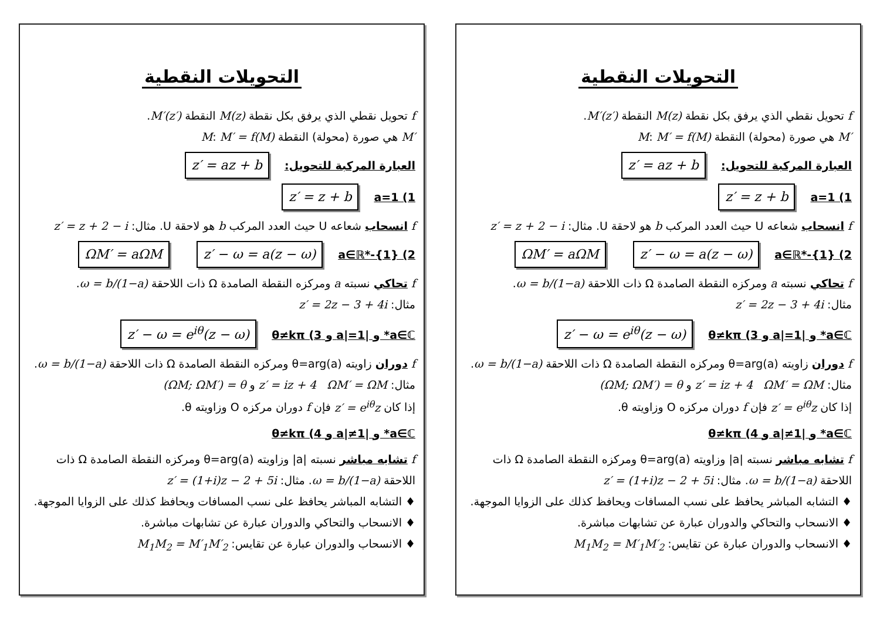التحويلات النقطية
f تحويل نقطي الذي يرفق بكل نقطة M(z) النقطة M′(z′).
M′ هي صورة (محولة) النقطة M: M′ = f(M)
العبارة المركبة للتحويل: z′ = az + b
a=1 (1 z′ = z + b
f انسحاب شعاعه U حيث العدد المركب b هو لاحقة U. مثال: z′ = z + 2 − i
a∈ℝ*-{1} (2 z′ − ω = a(z − ω) ΩM′ = aΩM
f تحاكي نسبته a ومركزه النقطة الصامدة Ω ذات اللاحقة ω = b/(1−a).
مثال: z′ = 2z − 3 + 4i
a∈ℂ* و |a|=1 و θ≠kπ (3 z′ − ω = e<sup>iθ</sup>(z − ω)
f دوران زاويته θ=arg(a) ومركزه النقطة الصامدة Ω ذات اللاحقة ω = b/(1−a).
مثال: z′ = iz + 4 ΩM′ = ΩM و (ΩM; ΩM′) = θ
إذا كان z′ = e<sup>iθ</sup>z فإن f دوران مركزه O وزاويته θ.
a∈ℂ* و |a|≠1 و θ≠kπ (4
f تشابه مباشر نسبته |a| وزاويته θ=arg(a) ومركزه النقطة الصامدة Ω ذات اللاحقة ω = b/(1−a). مثال: z′ = (1+i)z − 2 + 5i
♦ التشابه المباشر يحافظ على نسب المسافات ويحافظ كذلك على الزوايا الموجهة.
♦ الانسحاب والتحاكي والدوران عبارة عن تشابهات مباشرة.
♦ الانسحاب والدوران عبارة عن تقايس: M<sub>1</sub>M<sub>2</sub> = M′<sub>1</sub>M′<sub>2</sub>
التحويلات النقطية
f تحويل نقطي الذي يرفق بكل نقطة M(z) النقطة M′(z′).
M′ هي صورة (محولة) النقطة M: M′ = f(M)
العبارة المركبة للتحويل: z′ = az + b
a=1 (1 z′ = z + b
f انسحاب شعاعه U حيث العدد المركب b هو لاحقة U. مثال: z′ = z + 2 − i
a∈ℝ*-{1} (2 z′ − ω = a(z − ω) ΩM′ = aΩM
f تحاكي نسبته a ومركزه النقطة الصامدة Ω ذات اللاحقة ω = b/(1−a).
مثال: z′ = 2z − 3 + 4i
a∈ℂ* و |a|=1 و θ≠kπ (3 z′ − ω = e<sup>iθ</sup>(z − ω)
f دوران زاويته θ=arg(a) ومركزه النقطة الصامدة Ω ذات اللاحقة ω = b/(1−a).
مثال: z′ = iz + 4 ΩM′ = ΩM و (ΩM; ΩM′) = θ
إذا كان z′ = e<sup>iθ</sup>z فإن f دوران مركزه O وزاويته θ.
a∈ℂ* و |a|≠1 و θ≠kπ (4
f تشابه مباشر نسبته |a| وزاويته θ=arg(a) ومركزه النقطة الصامدة Ω ذات اللاحقة ω = b/(1−a). مثال: z′ = (1+i)z − 2 + 5i
♦ التشابه المباشر يحافظ على نسب المسافات ويحافظ كذلك على الزوايا الموجهة.
♦ الانسحاب والتحاكي والدوران عبارة عن تشابهات مباشرة.
♦ الانسحاب والدوران عبارة عن تقايس: M<sub>1</sub>M<sub>2</sub> = M′<sub>1</sub>M′<sub>2</sub>